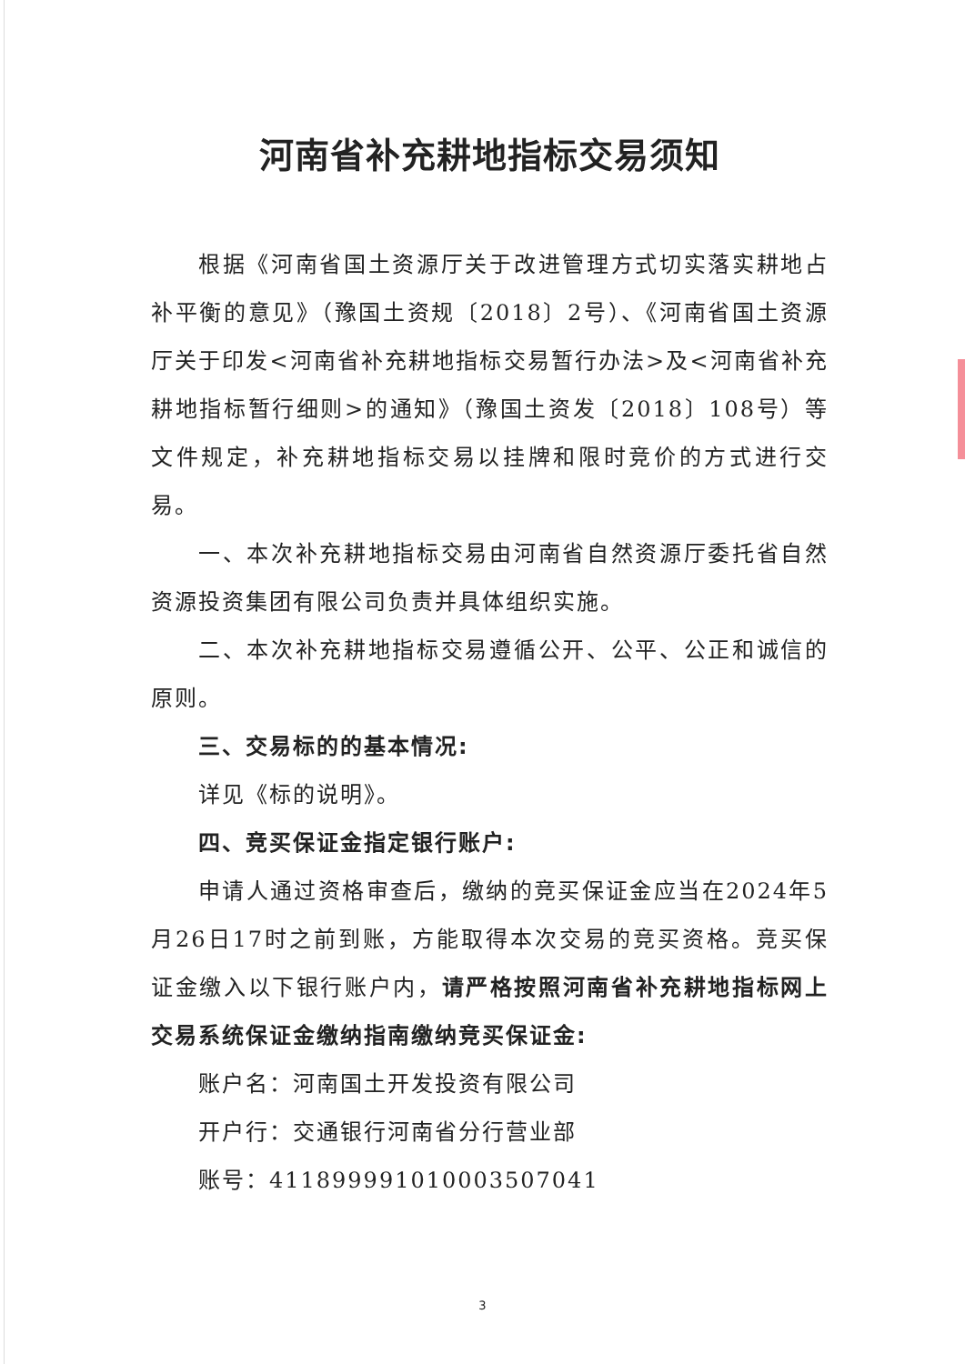河南省补充耕地指标交易须知
根据《河南省国土资源厅关于改进管理方式切实落实耕地占补平衡的意见》（豫国土资规〔2018〕2号）、《河南省国土资源厅关于印发<河南省补充耕地指标交易暂行办法>及<河南省补充耕地指标暂行细则>的通知》（豫国土资发〔2018〕108号）等文件规定，补充耕地指标交易以挂牌和限时竞价的方式进行交易。
一、本次补充耕地指标交易由河南省自然资源厅委托省自然资源投资集团有限公司负责并具体组织实施。
二、本次补充耕地指标交易遵循公开、公平、公正和诚信的原则。
三、交易标的的基本情况:
详见《标的说明》。
四、竞买保证金指定银行账户:
申请人通过资格审查后，缴纳的竞买保证金应当在2024年5月26日17时之前到账，方能取得本次交易的竞买资格。竞买保证金缴入以下银行账户内，请严格按照河南省补充耕地指标网上交易系统保证金缴纳指南缴纳竞买保证金:
账户名：河南国土开发投资有限公司
开户行：交通银行河南省分行营业部
账号：411899991010003507041
3